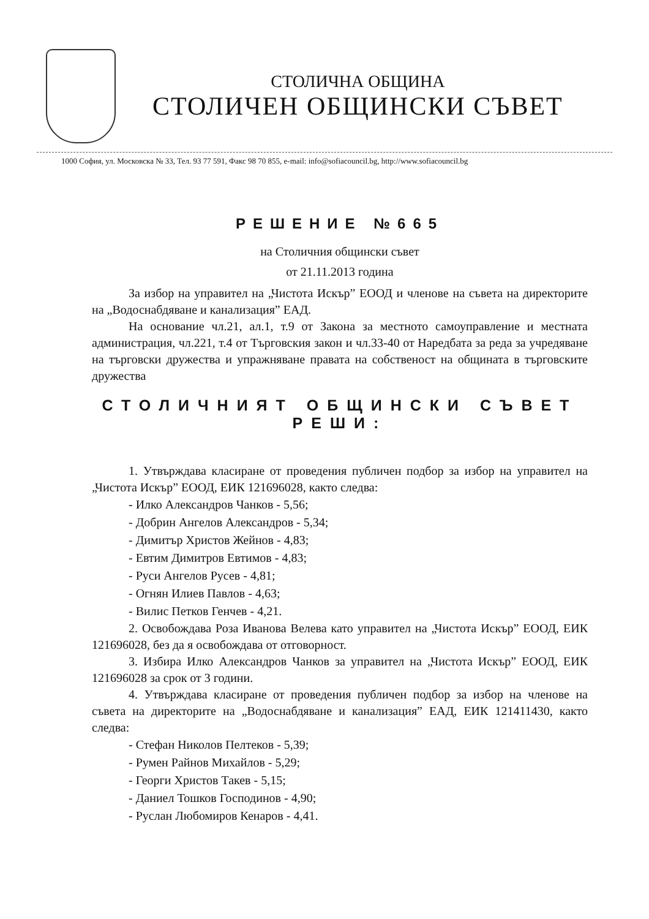СТОЛИЧНА ОБЩИНА
СТОЛИЧЕН ОБЩИНСКИ СЪВЕТ
1000 София, ул. Московска № 33, Тел. 93 77 591, Факс 98 70 855, e-mail: info@sofiacouncil.bg, http://www.sofiacouncil.bg
РЕШЕНИЕ №665
на Столичния общински съвет
от 21.11.2013 година
За избор на управител на „Чистота Искър” ЕООД и членове на съвета на директорите на „Водоснабдяване и канализация” ЕАД.
На основание чл.21, ал.1, т.9 от Закона за местното самоуправление и местната администрация, чл.221, т.4 от Търговския закон и чл.33-40 от Наредбата за реда за учредяване на търговски дружества и упражняване правата на собственост на общината в търговските дружества
СТОЛИЧНИЯТ ОБЩИНСКИ СЪВЕТ
РЕШИ:
1. Утвърждава класиране от проведения публичен подбор за избор на управител на „Чистота Искър” ЕООД, ЕИК 121696028, както следва:
- Илко Александров Чанков - 5,56;
- Добрин Ангелов Александров - 5,34;
- Димитър Христов Жейнов - 4,83;
- Евтим Димитров Евтимов - 4,83;
- Руси Ангелов Русев - 4,81;
- Огнян Илиев Павлов - 4,63;
- Вилис Петков Генчев - 4,21.
2. Освобождава Роза Иванова Велева като управител на „Чистота Искър” ЕООД, ЕИК 121696028, без да я освобождава от отговорност.
3. Избира Илко Александров Чанков за управител на „Чистота Искър” ЕООД, ЕИК 121696028 за срок от 3 години.
4. Утвърждава класиране от проведения публичен подбор за избор на членове на съвета на директорите на „Водоснабдяване и канализация” ЕАД, ЕИК 121411430, както следва:
- Стефан Николов Пелтеков - 5,39;
- Румен Райнов Михайлов - 5,29;
- Георги Христов Такев - 5,15;
- Даниел Тошков Господинов - 4,90;
- Руслан Любомиров Кенаров - 4,41.